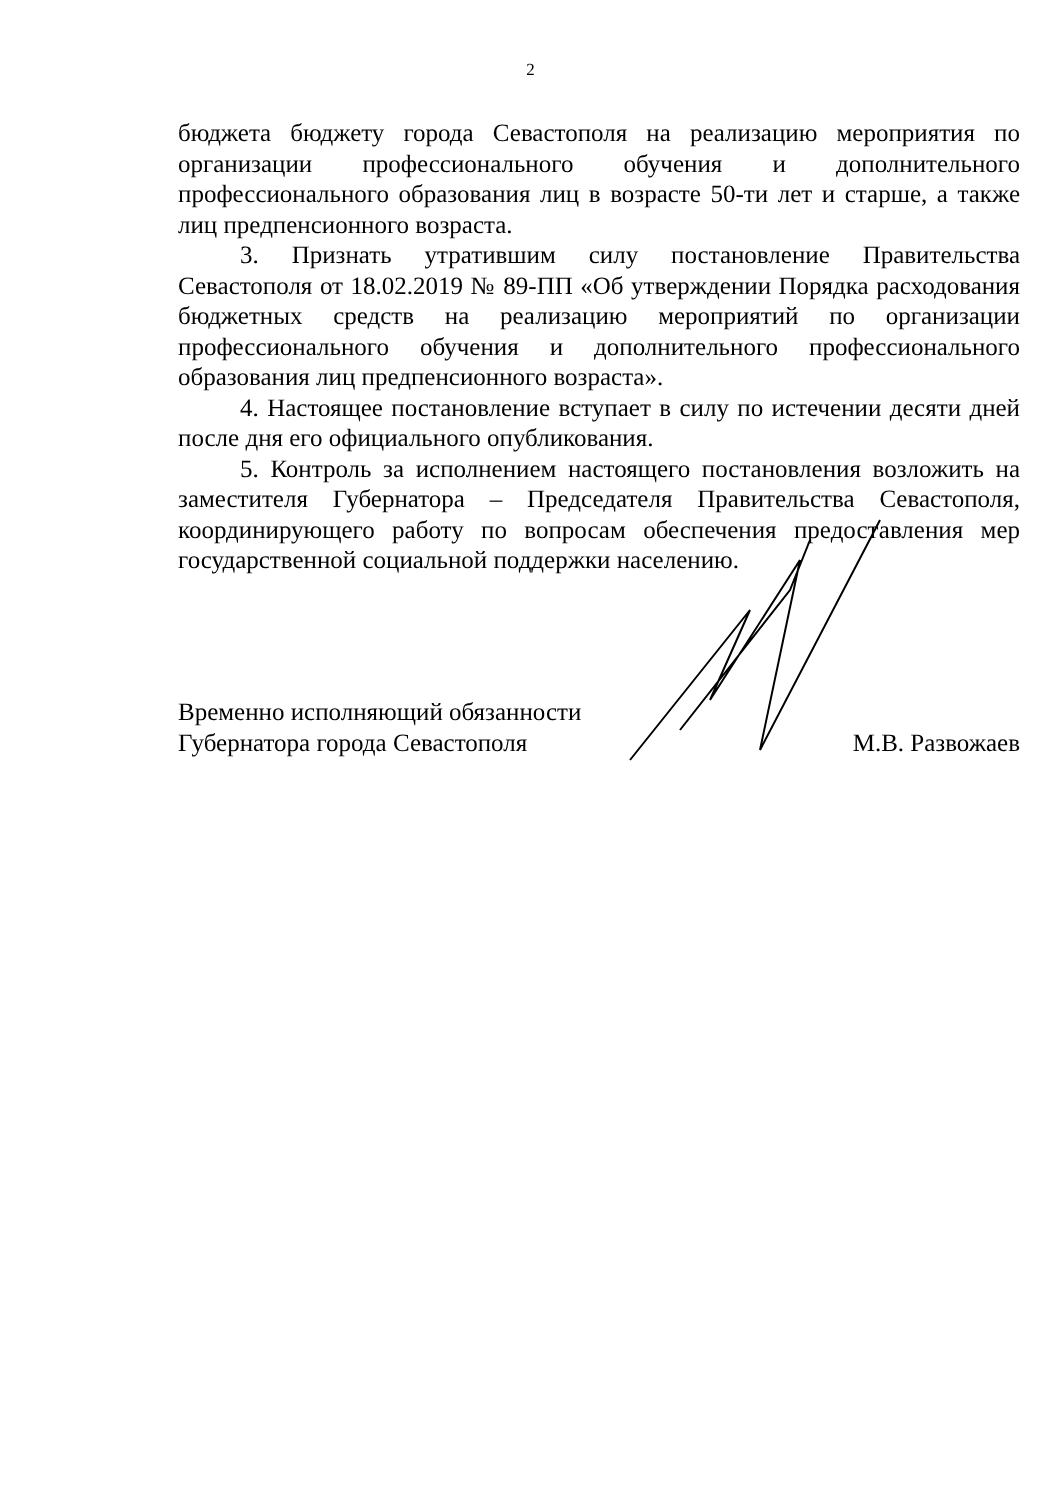2
бюджета бюджету города Севастополя на реализацию мероприятия по организации профессионального обучения и дополнительного профессионального образования лиц в возрасте 50-ти лет и старше, а также лиц предпенсионного возраста.
3. Признать утратившим силу постановление Правительства Севастополя от 18.02.2019 № 89-ПП «Об утверждении Порядка расходования бюджетных средств на реализацию мероприятий по организации профессионального обучения и дополнительного профессионального образования лиц предпенсионного возраста».
4. Настоящее постановление вступает в силу по истечении десяти дней после дня его официального опубликования.
5. Контроль за исполнением настоящего постановления возложить на заместителя Губернатора – Председателя Правительства Севастополя, координирующего работу по вопросам обеспечения предоставления мер государственной социальной поддержки населению.
Временно исполняющий обязанности
Губернатора города Севастополя
М.В. Развожаев